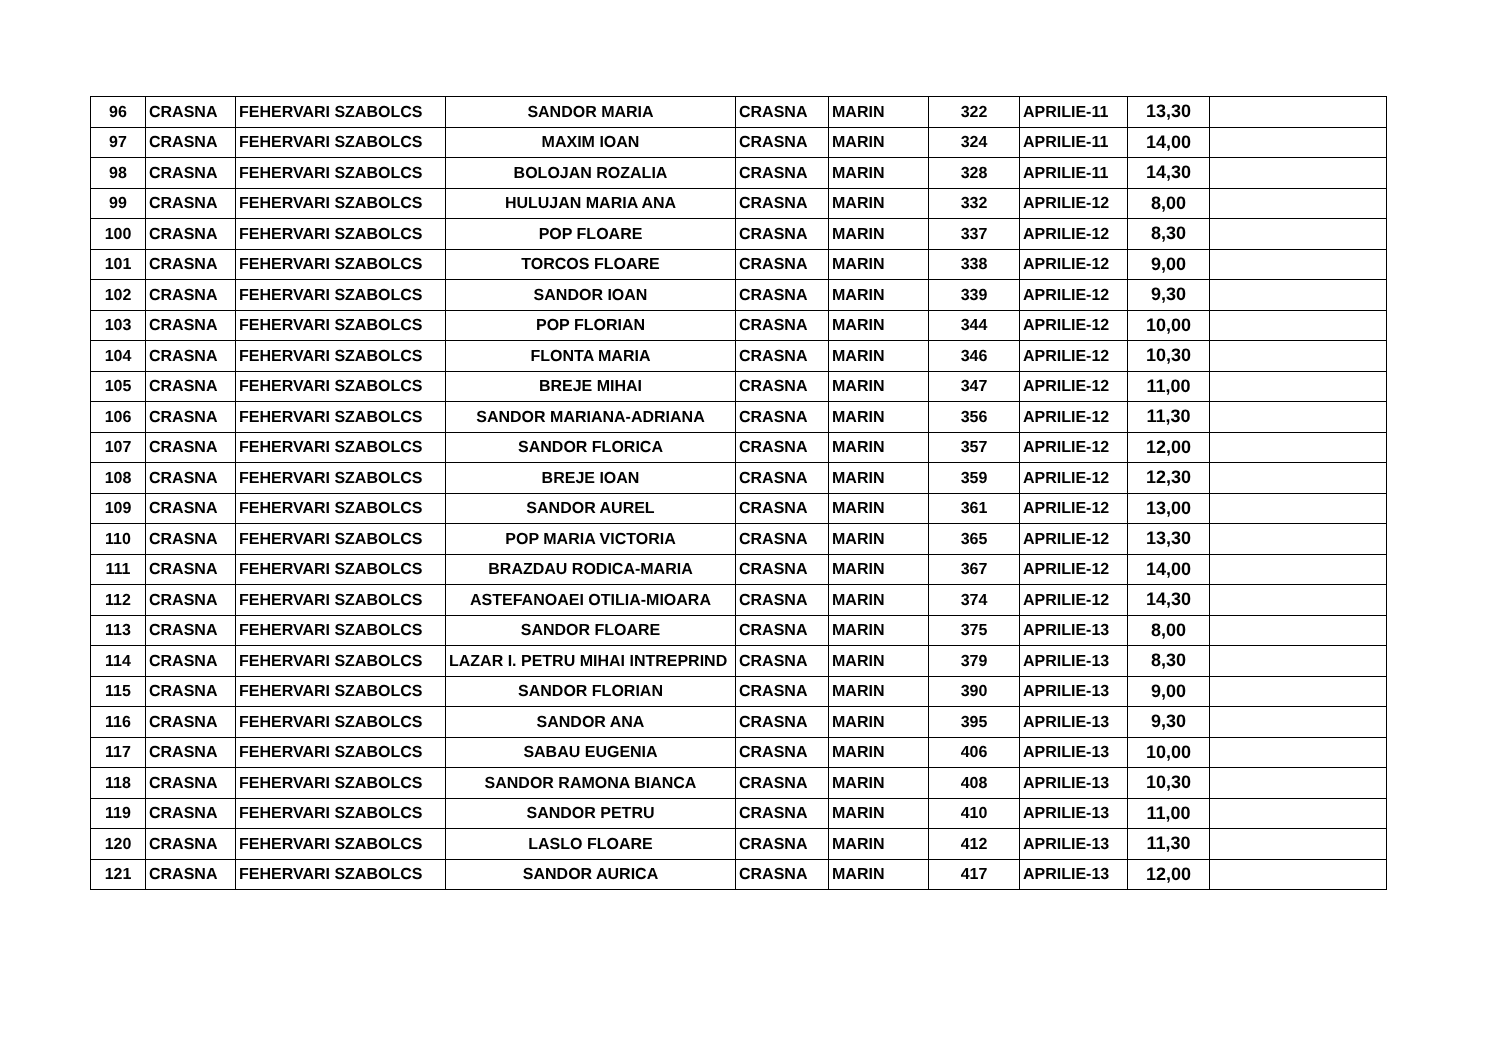| 96 | CRASNA | FEHERVARI SZABOLCS | SANDOR MARIA | CRASNA | MARIN | 322 | APRILIE-11 | 13,30 | |
| 97 | CRASNA | FEHERVARI SZABOLCS | MAXIM IOAN | CRASNA | MARIN | 324 | APRILIE-11 | 14,00 | |
| 98 | CRASNA | FEHERVARI SZABOLCS | BOLOJAN ROZALIA | CRASNA | MARIN | 328 | APRILIE-11 | 14,30 | |
| 99 | CRASNA | FEHERVARI SZABOLCS | HULUJAN MARIA ANA | CRASNA | MARIN | 332 | APRILIE-12 | 8,00 | |
| 100 | CRASNA | FEHERVARI SZABOLCS | POP FLOARE | CRASNA | MARIN | 337 | APRILIE-12 | 8,30 | |
| 101 | CRASNA | FEHERVARI SZABOLCS | TORCOS FLOARE | CRASNA | MARIN | 338 | APRILIE-12 | 9,00 | |
| 102 | CRASNA | FEHERVARI SZABOLCS | SANDOR IOAN | CRASNA | MARIN | 339 | APRILIE-12 | 9,30 | |
| 103 | CRASNA | FEHERVARI SZABOLCS | POP FLORIAN | CRASNA | MARIN | 344 | APRILIE-12 | 10,00 | |
| 104 | CRASNA | FEHERVARI SZABOLCS | FLONTA MARIA | CRASNA | MARIN | 346 | APRILIE-12 | 10,30 | |
| 105 | CRASNA | FEHERVARI SZABOLCS | BREJE MIHAI | CRASNA | MARIN | 347 | APRILIE-12 | 11,00 | |
| 106 | CRASNA | FEHERVARI SZABOLCS | SANDOR MARIANA-ADRIANA | CRASNA | MARIN | 356 | APRILIE-12 | 11,30 | |
| 107 | CRASNA | FEHERVARI SZABOLCS | SANDOR FLORICA | CRASNA | MARIN | 357 | APRILIE-12 | 12,00 | |
| 108 | CRASNA | FEHERVARI SZABOLCS | BREJE IOAN | CRASNA | MARIN | 359 | APRILIE-12 | 12,30 | |
| 109 | CRASNA | FEHERVARI SZABOLCS | SANDOR AUREL | CRASNA | MARIN | 361 | APRILIE-12 | 13,00 | |
| 110 | CRASNA | FEHERVARI SZABOLCS | POP MARIA VICTORIA | CRASNA | MARIN | 365 | APRILIE-12 | 13,30 | |
| 111 | CRASNA | FEHERVARI SZABOLCS | BRAZDAU RODICA-MARIA | CRASNA | MARIN | 367 | APRILIE-12 | 14,00 | |
| 112 | CRASNA | FEHERVARI SZABOLCS | ASTEFANOAEI OTILIA-MIOARA | CRASNA | MARIN | 374 | APRILIE-12 | 14,30 | |
| 113 | CRASNA | FEHERVARI SZABOLCS | SANDOR FLOARE | CRASNA | MARIN | 375 | APRILIE-13 | 8,00 | |
| 114 | CRASNA | FEHERVARI SZABOLCS | LAZAR I. PETRU MIHAI INTREPRIND | CRASNA | MARIN | 379 | APRILIE-13 | 8,30 | |
| 115 | CRASNA | FEHERVARI SZABOLCS | SANDOR FLORIAN | CRASNA | MARIN | 390 | APRILIE-13 | 9,00 | |
| 116 | CRASNA | FEHERVARI SZABOLCS | SANDOR ANA | CRASNA | MARIN | 395 | APRILIE-13 | 9,30 | |
| 117 | CRASNA | FEHERVARI SZABOLCS | SABAU EUGENIA | CRASNA | MARIN | 406 | APRILIE-13 | 10,00 | |
| 118 | CRASNA | FEHERVARI SZABOLCS | SANDOR RAMONA BIANCA | CRASNA | MARIN | 408 | APRILIE-13 | 10,30 | |
| 119 | CRASNA | FEHERVARI SZABOLCS | SANDOR PETRU | CRASNA | MARIN | 410 | APRILIE-13 | 11,00 | |
| 120 | CRASNA | FEHERVARI SZABOLCS | LASLO FLOARE | CRASNA | MARIN | 412 | APRILIE-13 | 11,30 | |
| 121 | CRASNA | FEHERVARI SZABOLCS | SANDOR AURICA | CRASNA | MARIN | 417 | APRILIE-13 | 12,00 | |